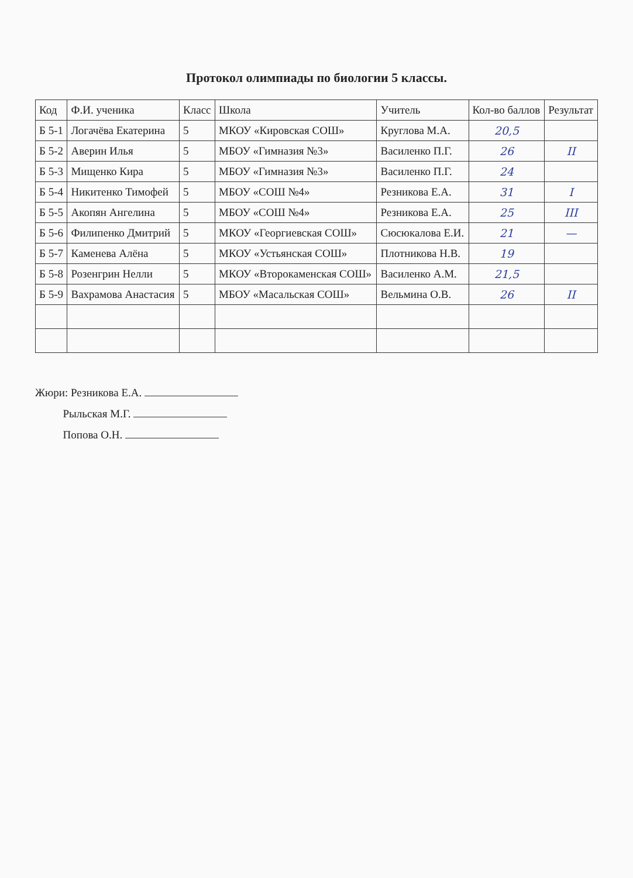Протокол олимпиады по биологии 5 классы.
| Код | Ф.И. ученика | Класс | Школа | Учитель | Кол-во баллов | Результат |
| --- | --- | --- | --- | --- | --- | --- |
| Б 5-1 | Логачёва Екатерина | 5 | МКОУ «Кировская СОШ» | Круглова М.А. | 20,5 | |
| Б 5-2 | Аверин Илья | 5 | МБОУ «Гимназия №3» | Василенко П.Г. | 26 | II |
| Б 5-3 | Мищенко Кира | 5 | МБОУ «Гимназия №3» | Василенко П.Г. | 24 | |
| Б 5-4 | Никитенко Тимофей | 5 | МБОУ «СОШ №4» | Резникова Е.А. | 31 | I |
| Б 5-5 | Акопян Ангелина | 5 | МБОУ «СОШ №4» | Резникова Е.А. | 25 | III |
| Б 5-6 | Филипенко Дмитрий | 5 | МКОУ «Георгиевская СОШ» | Сюсюкалова Е.И. | 21 | — |
| Б 5-7 | Каменева Алёна | 5 | МКОУ «Устьянская СОШ» | Плотникова Н.В. | 19 | |
| Б 5-8 | Розенгрин Нелли | 5 | МКОУ «Второкаменская СОШ» | Василенко А.М. | 21,5 | |
| Б 5-9 | Вахрамова Анастасия | 5 | МБОУ «Масальская СОШ» | Вельмина О.В. | 26 | II |
Жюри: Резникова Е.А.
Рыльская М.Г.
Попова О.Н.